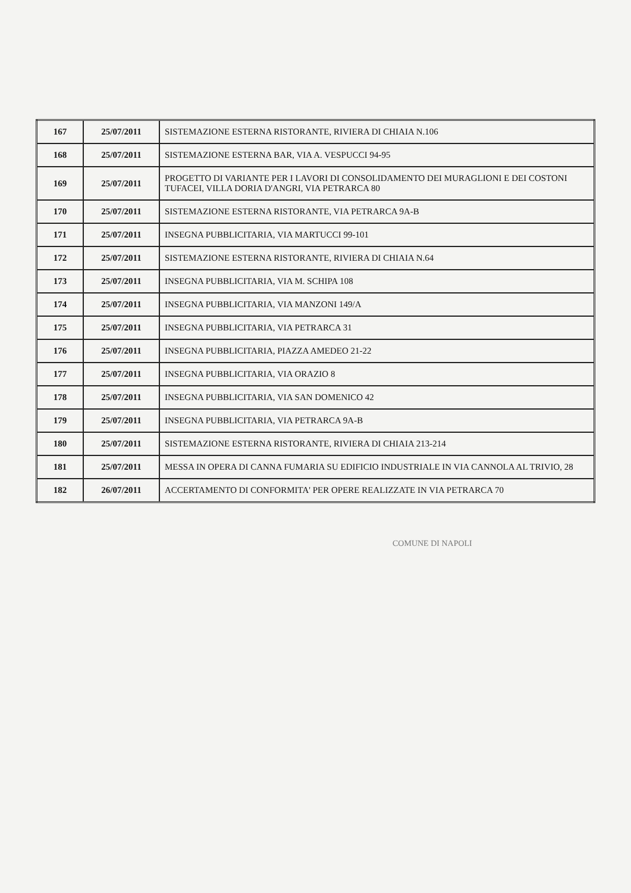| 167 | 25/07/2011 | SISTEMAZIONE ESTERNA RISTORANTE, RIVIERA DI CHIAIA N.106 |
| 168 | 25/07/2011 | SISTEMAZIONE ESTERNA BAR, VIA A. VESPUCCI 94-95 |
| 169 | 25/07/2011 | PROGETTO DI VARIANTE PER I LAVORI DI CONSOLIDAMENTO DEI MURAGLIONI E DEI COSTONI TUFACEI, VILLA DORIA D'ANGRI, VIA PETRARCA 80 |
| 170 | 25/07/2011 | SISTEMAZIONE ESTERNA RISTORANTE, VIA PETRARCA 9A-B |
| 171 | 25/07/2011 | INSEGNA PUBBLICITARIA, VIA MARTUCCI 99-101 |
| 172 | 25/07/2011 | SISTEMAZIONE ESTERNA RISTORANTE, RIVIERA DI CHIAIA N.64 |
| 173 | 25/07/2011 | INSEGNA PUBBLICITARIA, VIA M. SCHIPA 108 |
| 174 | 25/07/2011 | INSEGNA PUBBLICITARIA, VIA MANZONI 149/A |
| 175 | 25/07/2011 | INSEGNA PUBBLICITARIA, VIA PETRARCA 31 |
| 176 | 25/07/2011 | INSEGNA PUBBLICITARIA, PIAZZA AMEDEO 21-22 |
| 177 | 25/07/2011 | INSEGNA PUBBLICITARIA, VIA ORAZIO 8 |
| 178 | 25/07/2011 | INSEGNA PUBBLICITARIA, VIA SAN DOMENICO 42 |
| 179 | 25/07/2011 | INSEGNA PUBBLICITARIA, VIA PETRARCA 9A-B |
| 180 | 25/07/2011 | SISTEMAZIONE ESTERNA RISTORANTE, RIVIERA DI CHIAIA 213-214 |
| 181 | 25/07/2011 | MESSA IN OPERA DI CANNA FUMARIA SU EDIFICIO INDUSTRIALE IN VIA CANNOLA AL TRIVIO, 28 |
| 182 | 26/07/2011 | ACCERTAMENTO DI CONFORMITA' PER OPERE REALIZZATE IN VIA PETRARCA 70 |
COMUNE DI NAPOLI